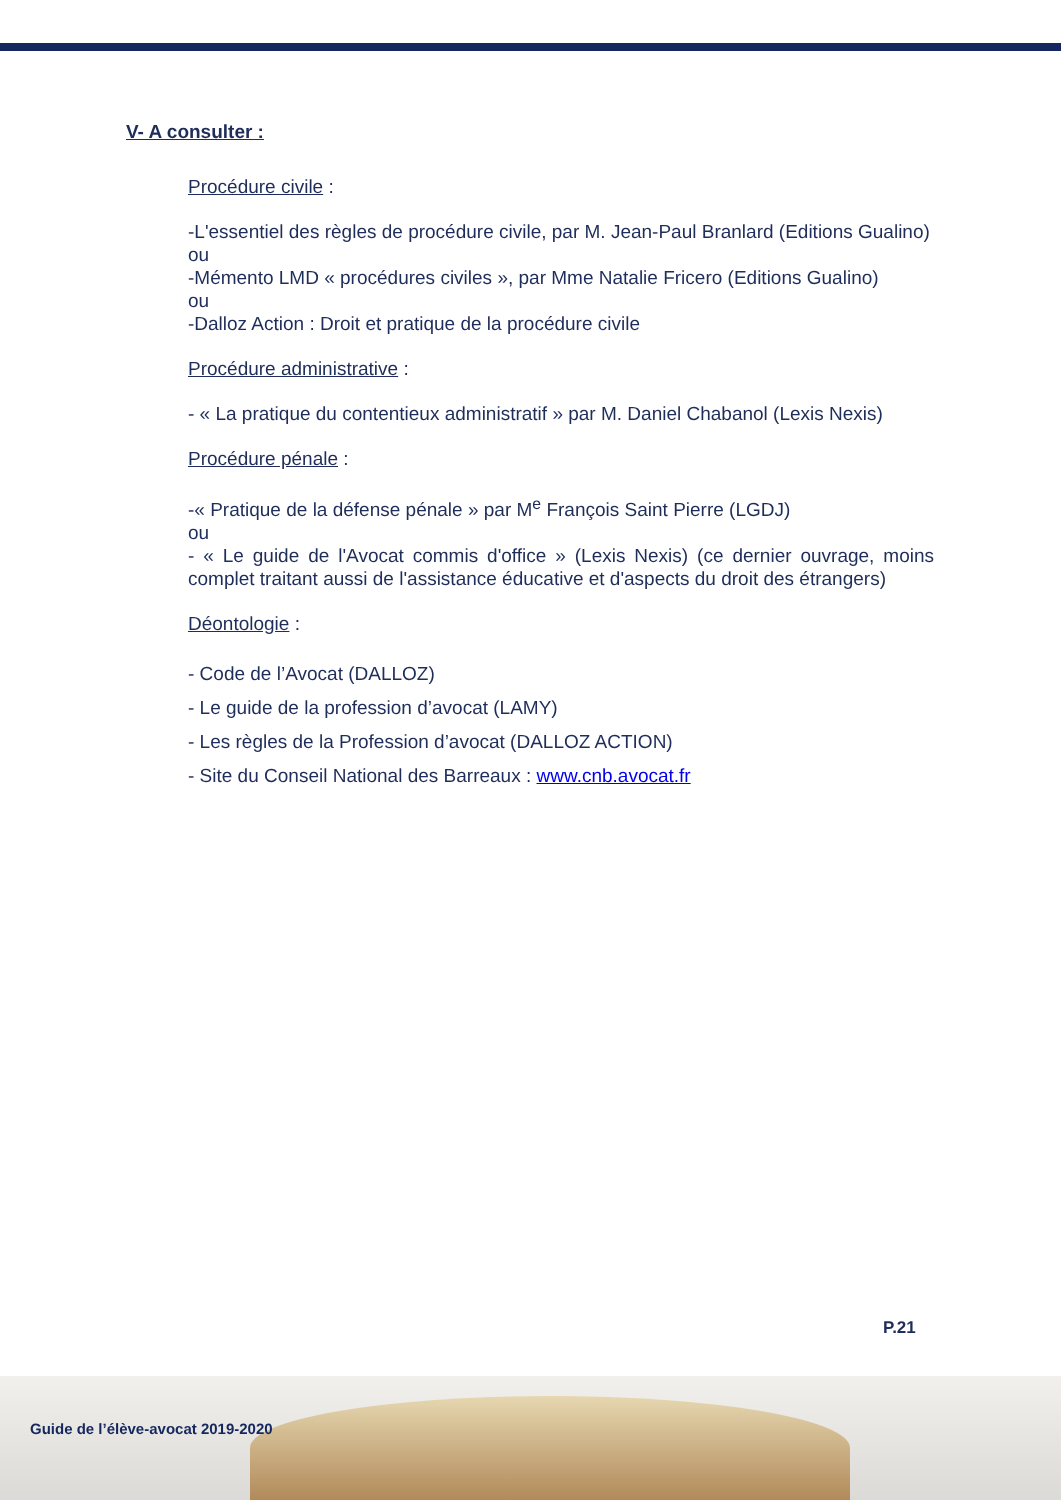V- A consulter :
Procédure civile :
-L'essentiel des règles de procédure civile, par M. Jean-Paul Branlard (Editions Gualino)
ou
-Mémento LMD « procédures civiles », par Mme Natalie Fricero (Editions Gualino)
ou
-Dalloz Action : Droit et pratique de la procédure civile
Procédure administrative :
- « La pratique du contentieux administratif » par M. Daniel Chabanol (Lexis Nexis)
Procédure pénale :
-« Pratique de la défense pénale » par M<sup>e</sup> François Saint Pierre (LGDJ)
ou
- « Le guide de l'Avocat commis d'office » (Lexis Nexis) (ce dernier ouvrage, moins complet traitant aussi de l'assistance éducative et d'aspects du droit des étrangers)
Déontologie :
- Code de l’Avocat (DALLOZ)
- Le guide de la profession d’avocat (LAMY)
- Les règles de la Profession d’avocat (DALLOZ ACTION)
- Site du Conseil National des Barreaux : www.cnb.avocat.fr
P.21
Guide de l’élève-avocat 2019-2020